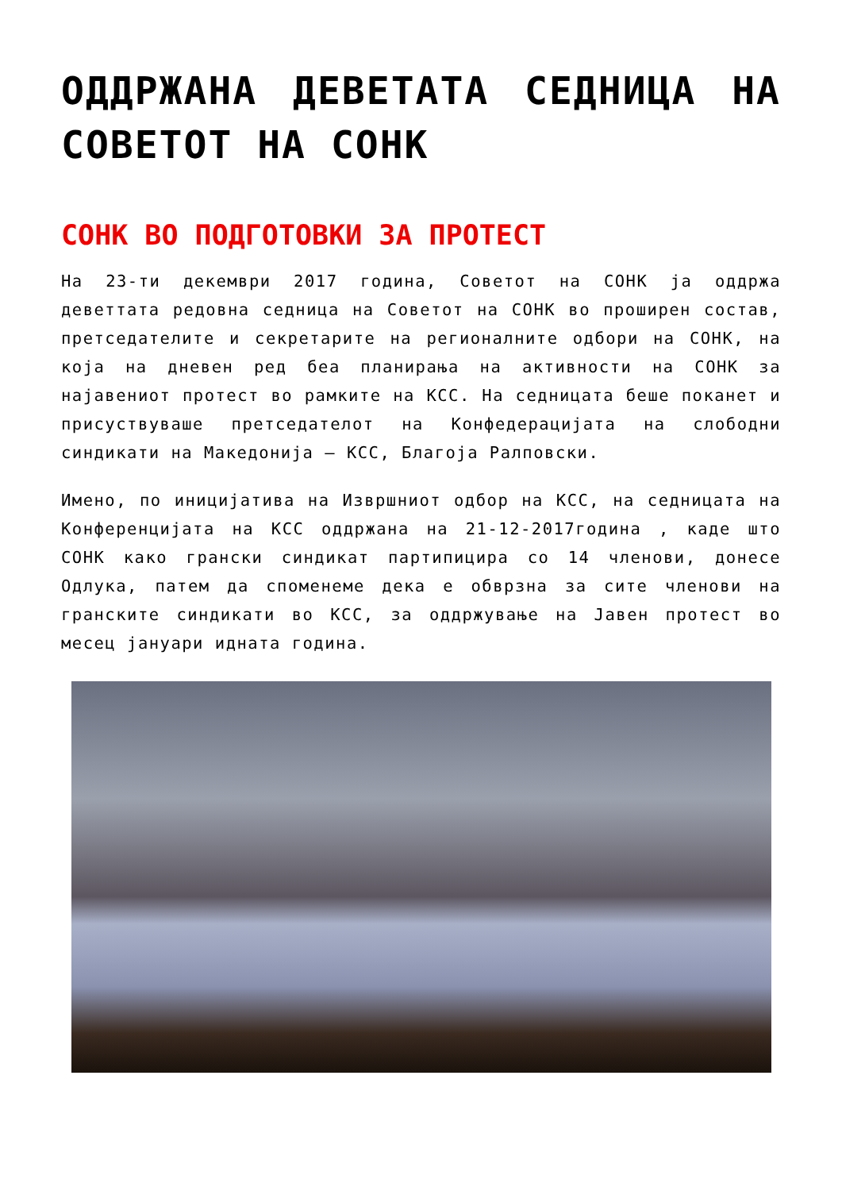ОДДРЖАНА ДЕВЕТАТА СЕДНИЦА НА СОВЕТОТ НА СОНК
СОНК ВО ПОДГОТОВКИ ЗА ПРОТЕСТ
На 23-ти декември 2017 година, Советот на СОНК ја оддржа деветтата редовна седница на Советот на СОНК во проширен состав, претседателите и секретарите на регионалните одбори на СОНК, на која на дневен ред беа планирања на активности на СОНК за најавениот протест во рамките на КСС. На седницата беше поканет и присуствуваше претседателот на Конфедерацијата на слободни синдикати на Македонија – КСС, Благоја Ралповски.
Имено, по иницијатива на Извршниот одбор на КСС, на седницата на Конференцијата на КСС оддржана на 21-12-2017година , каде што СОНК како грански синдикат партипицира со 14 членови, донесе Одлука, патем да спомeнеме дека е обврзна за сите членови на гранските синдикати во КСС, за оддржување на Јавен протест во месец јануари идната година.